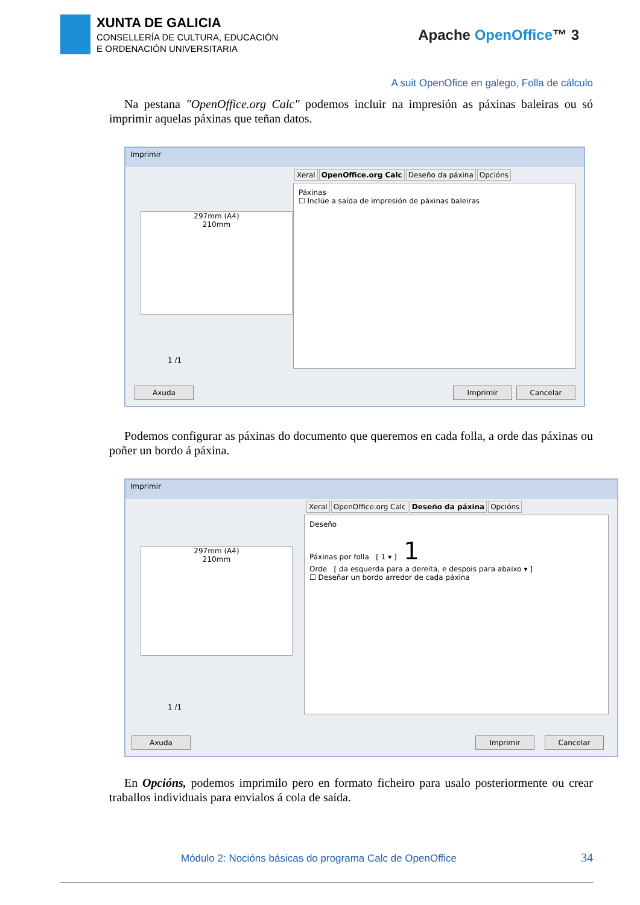XUNTA DE GALICIA
CONSELLERÍA DE CULTURA, EDUCACIÓN
E ORDENACIÓN UNIVERSITARIA
Apache OpenOffice™ 3
A suit OpenOfice en galego, Folla de cálculo
Na pestana "OpenOffice.org Calc" podemos incluir na impresión as páxinas baleiras ou só imprimir aquelas páxinas que teñan datos.
Imprimir
297mm (A4)
210mm
1 /1
Xeral OpenOffice.org Calc Deseño da páxina Opcións
Páxinas
☐ Inclúe a saída de impresión de páxinas baleiras
Axuda Imprimir Cancelar
Podemos configurar as páxinas do documento que queremos en cada folla, a orde das páxinas ou poñer un bordo á páxina.
Imprimir
297mm (A4)
210mm
1 /1
Xeral OpenOffice.org Calc Deseño da páxina Opcións
Deseño
Páxinas por folla [ 1 ▾ ] 1
Orde [ da esquerda para a dereita, e despois para abaixo ▾ ]
☐ Deseñar un bordo arredor de cada páxina
Axuda Imprimir Cancelar
En Opcións, podemos imprimilo pero en formato ficheiro para usalo posteriormente ou crear traballos individuais para envialos á cola de saída.
Módulo 2: Nocións básicas do programa Calc de OpenOffice
34